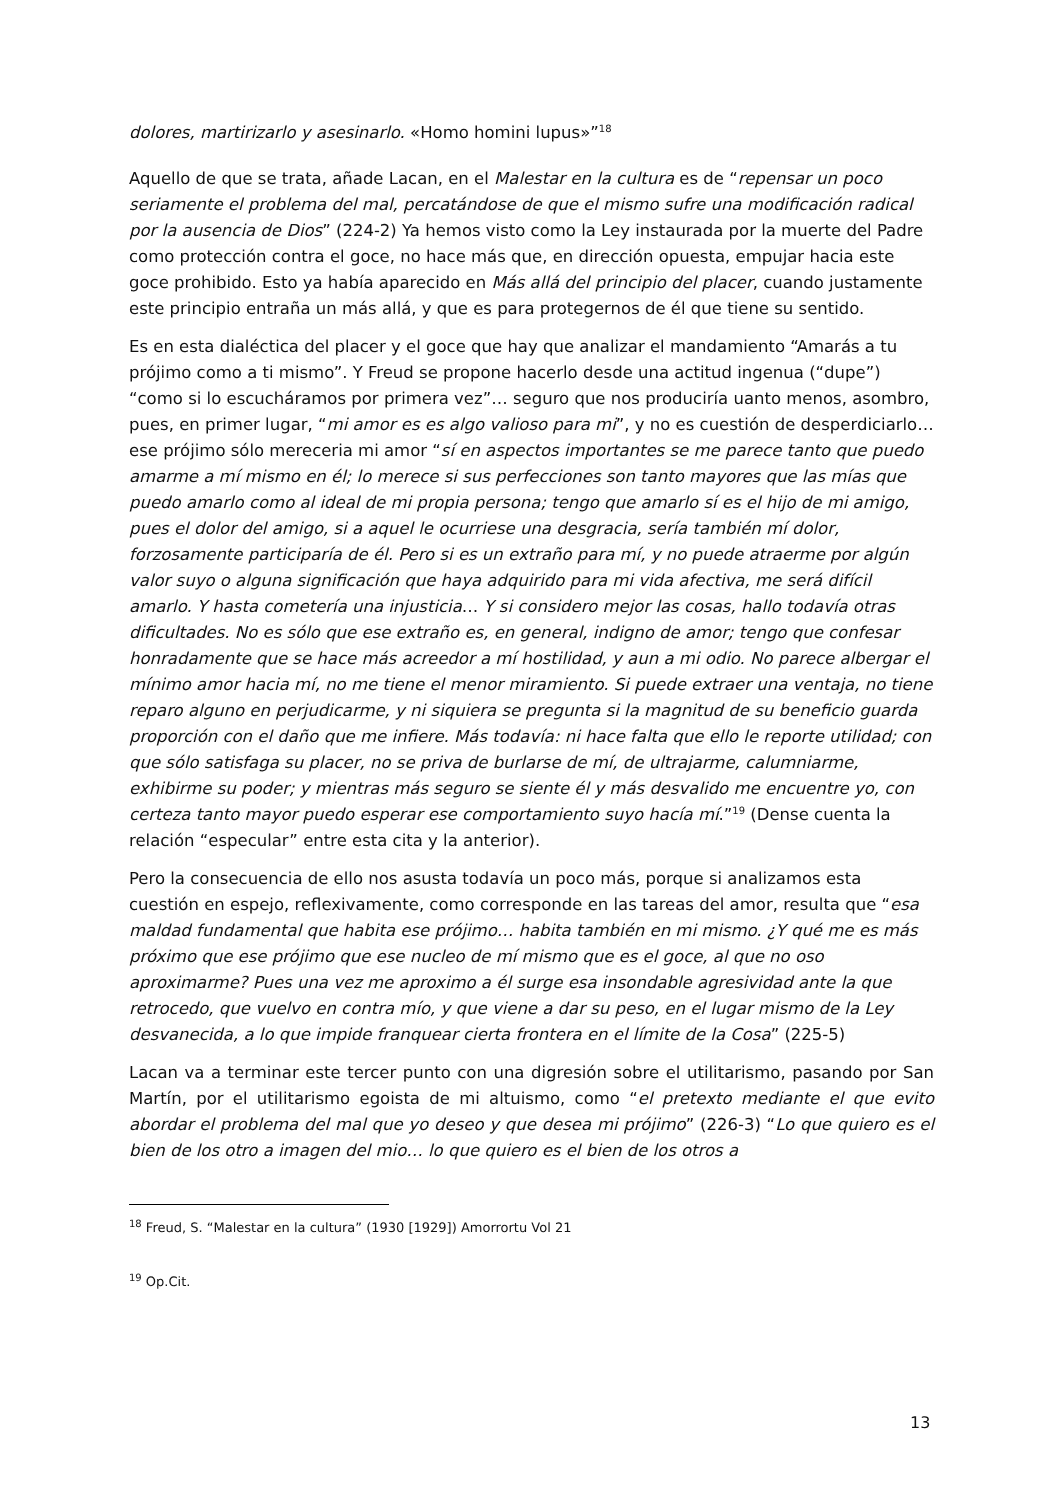dolores, martirizarlo y asesinarlo. «Homo homini lupus»”<sup>18</sup>
Aquello de que se trata, añade Lacan, en el Malestar en la cultura es de “repensar un poco seriamente el problema del mal, percatándose de que el mismo sufre una modificación radical por la ausencia de Dios” (224-2) Ya hemos visto como la Ley instaurada por la muerte del Padre como protección contra el goce, no hace más que, en dirección opuesta, empujar hacia este goce prohibido. Esto ya había aparecido en Más allá del principio del placer, cuando justamente este principio entraña un más allá, y que es para protegernos de él que tiene su sentido.
Es en esta dialéctica del placer y el goce que hay que analizar el mandamiento “Amarás a tu prójimo como a ti mismo”. Y Freud se propone hacerlo desde una actitud ingenua (“dupe”) “como si lo escucháramos por primera vez”… seguro que nos produciría uanto menos, asombro, pues, en primer lugar, “mi amor es es algo valioso para mi”, y no es cuestión de desperdiciarlo… ese prójimo sólo mereceria mi amor “sí en aspectos importantes se me parece tanto que puedo amarme a mí mismo en él; lo merece si sus perfecciones son tanto mayores que las mías que puedo amarlo como al ideal de mi propia persona; tengo que amarlo sí es el hijo de mi amigo, pues el dolor del amigo, si a aquel le ocurriese una desgracia, sería también mí dolor, forzosamente participaría de él. Pero si es un extraño para mí, y no puede atraerme por algún valor suyo o alguna significación que haya adquirido para mi vida afectiva, me será difícil amarlo. Y hasta cometería una injusticia… Y si considero mejor las cosas, hallo todavía otras dificultades. No es sólo que ese extraño es, en general, indigno de amor; tengo que confesar honradamente que se hace más acreedor a mí hostilidad, y aun a mi odio. No parece albergar el mínimo amor hacia mí, no me tiene el menor miramiento. Si puede extraer una ventaja, no tiene reparo alguno en perjudicarme, y ni siquiera se pregunta si la magnitud de su beneficio guarda proporción con el daño que me infiere. Más todavía: ni hace falta que ello le reporte utilidad; con que sólo satisfaga su placer, no se priva de burlarse de mí, de ultrajarme, calumniarme, exhibirme su poder; y mientras más seguro se siente él y más desvalido me encuentre yo, con certeza tanto mayor puedo esperar ese comportamiento suyo hacía mí.”<sup>19</sup> (Dense cuenta la relación “especular” entre esta cita y la anterior).
Pero la consecuencia de ello nos asusta todavía un poco más, porque si analizamos esta cuestión en espejo, reflexivamente, como corresponde en las tareas del amor, resulta que “esa maldad fundamental que habita ese prójimo… habita también en mi mismo. ¿Y qué me es más próximo que ese prójimo que ese nucleo de mí mismo que es el goce, al que no oso aproximarme? Pues una vez me aproximo a él surge esa insondable agresividad ante la que retrocedo, que vuelvo en contra mío, y que viene a dar su peso, en el lugar mismo de la Ley desvanecida, a lo que impide franquear cierta frontera en el límite de la Cosa” (225-5)
Lacan va a terminar este tercer punto con una digresión sobre el utilitarismo, pasando por San Martín, por el utilitarismo egoista de mi altuismo, como “el pretexto mediante el que evito abordar el problema del mal que yo deseo y que desea mi prójimo” (226-3) “Lo que quiero es el bien de los otro a imagen del mio… lo que quiero es el bien de los otros a
<sup>18</sup> Freud, S. “Malestar en la cultura” (1930 [1929]) Amorrortu Vol 21
<sup>19</sup> Op.Cit.
13